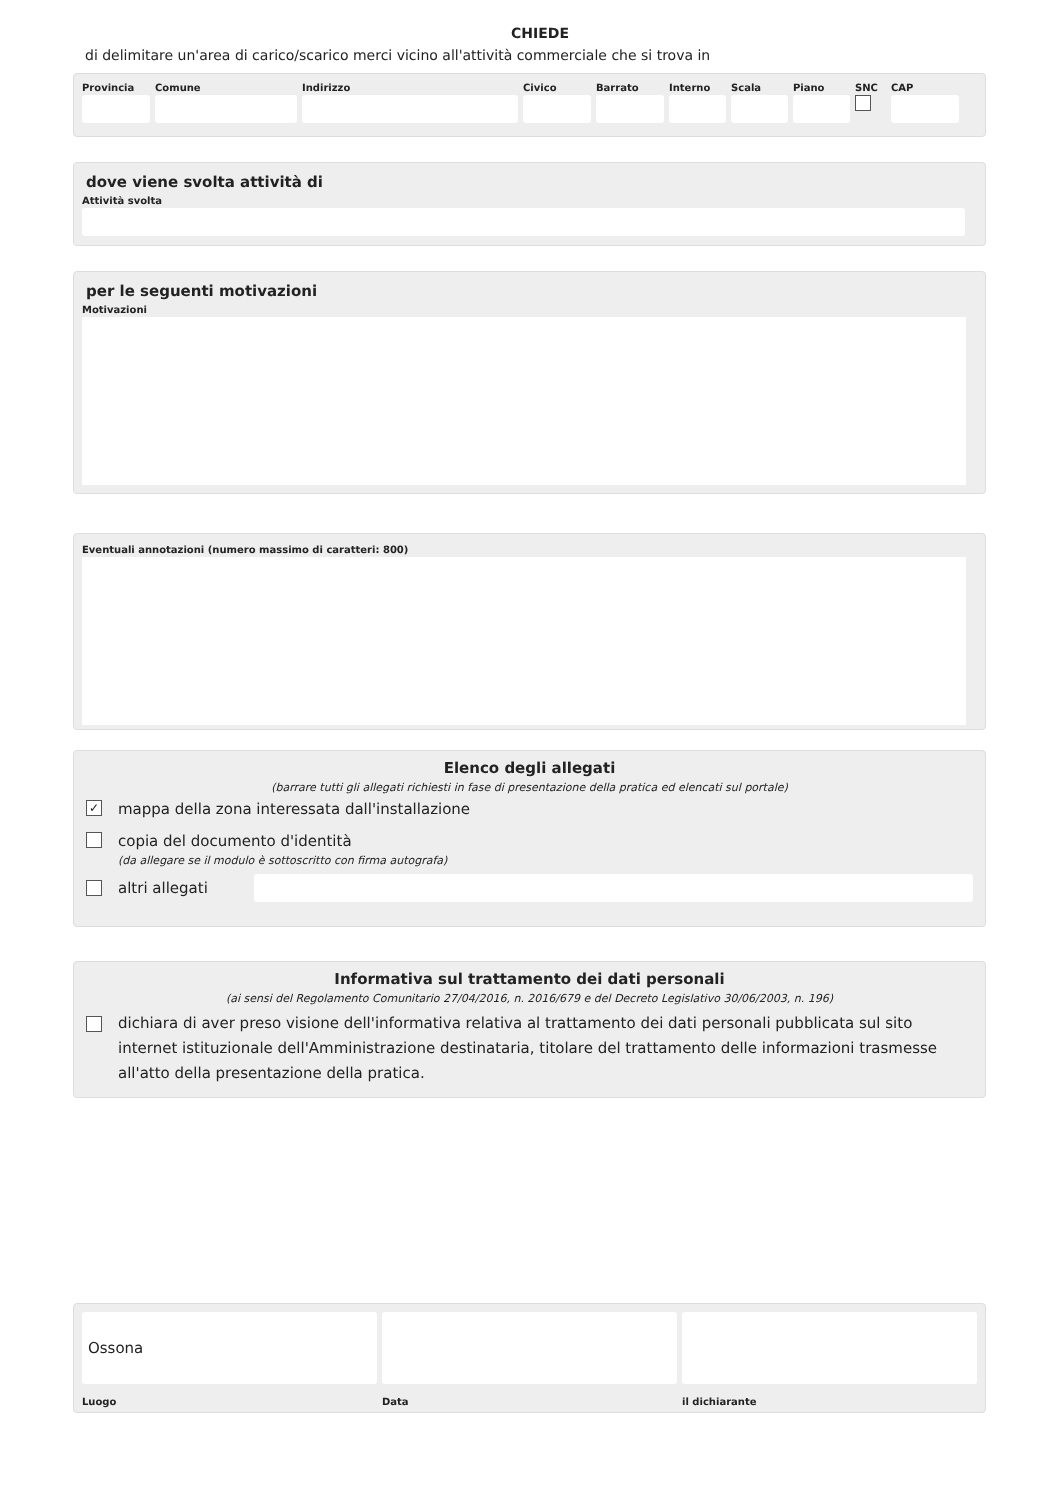CHIEDE
di delimitare un'area di carico/scarico merci vicino all'attività commerciale che si trova in
Provincia
Comune Indirizzo Civico Barrato Interno
Scala Piano SNC CAP
dove viene svolta attività di
Attività svolta
per le seguenti motivazioni
Motivazioni
Eventuali annotazioni (numero massimo di caratteri: 800)
Elenco degli allegati
(barrare tutti gli allegati richiesti in fase di presentazione della pratica ed elencati sul portale)
✓ mappa della zona interessata dall'installazione
copia del documento d'identità
(da allegare se il modulo è sottoscritto con firma autografa)
altri allegati
Informativa sul trattamento dei dati personali
(ai sensi del Regolamento Comunitario 27/04/2016, n. 2016/679 e del Decreto Legislativo 30/06/2003, n. 196)
dichiara di aver preso visione dell'informativa relativa al trattamento dei dati personali pubblicata sul sito internet istituzionale dell'Amministrazione destinataria, titolare del trattamento delle informazioni trasmesse all'atto della presentazione della pratica.
Ossona
Luogo
Data il dichiarante